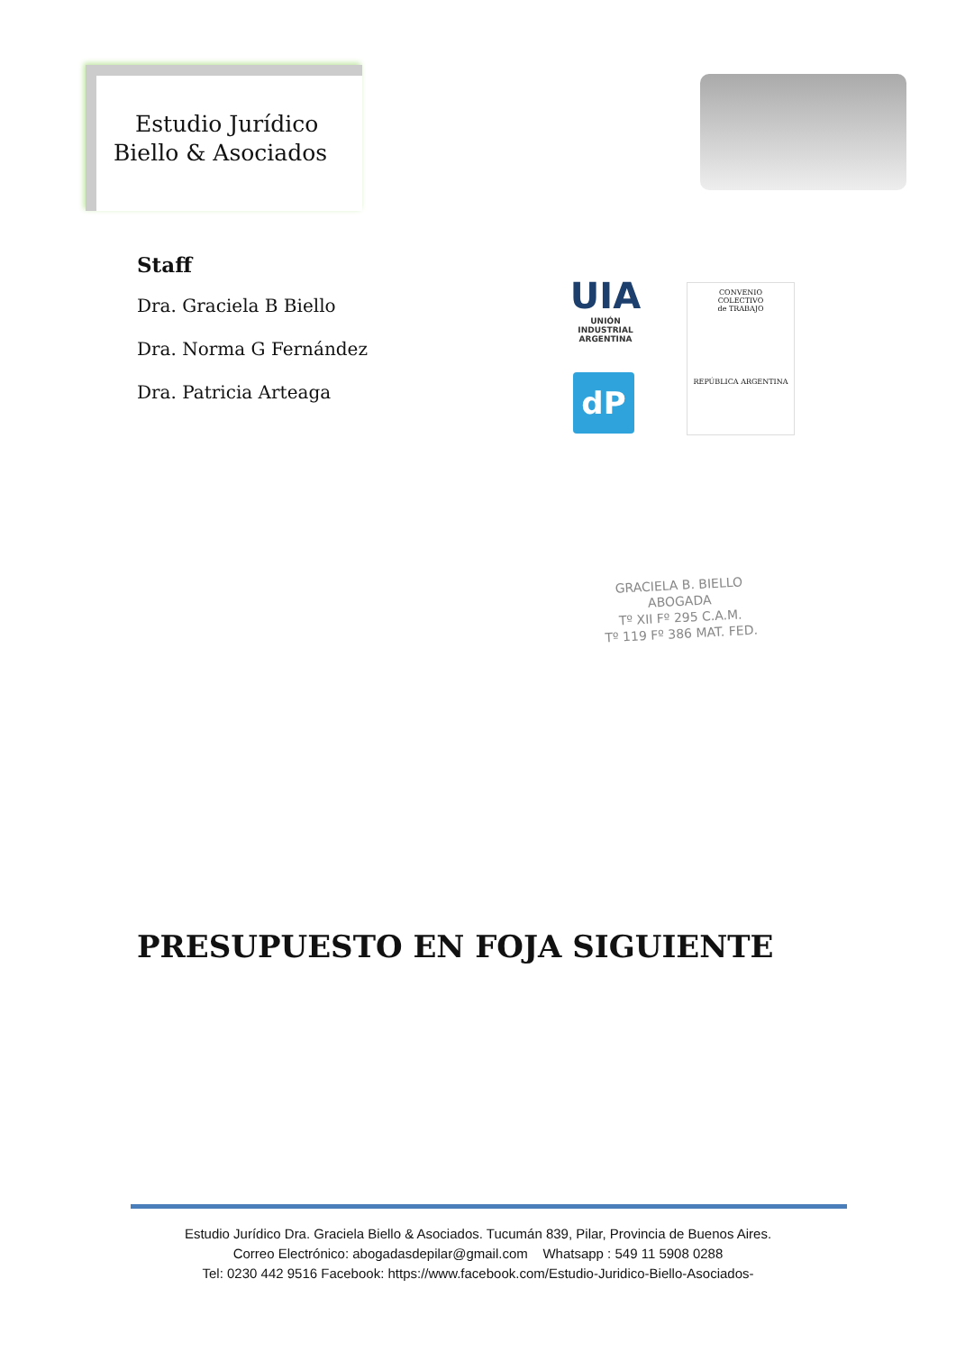Estudio Jurídico
Biello & Asociados
Staff
Dra. Graciela B Biello
Dra. Norma G Fernández
Dra. Patricia Arteaga
UIA
UNIÓN INDUSTRIAL ARGENTINA
dP
CONVENIO
COLECTIVO
de TRABAJO
REPÚBLICA ARGENTINA
GRACIELA B. BIELLO
ABOGADA
Tº XII Fº 295 C.A.M.
Tº 119 Fº 386 MAT. FED.
PRESUPUESTO EN FOJA SIGUIENTE
Estudio Jurídico Dra. Graciela Biello & Asociados. Tucumán 839, Pilar, Provincia de Buenos Aires.
Correo Electrónico: abogadasdepilar@gmail.com Whatsapp : 549 11 5908 0288
Tel: 0230 442 9516 Facebook: https://www.facebook.com/Estudio-Juridico-Biello-Asociados-